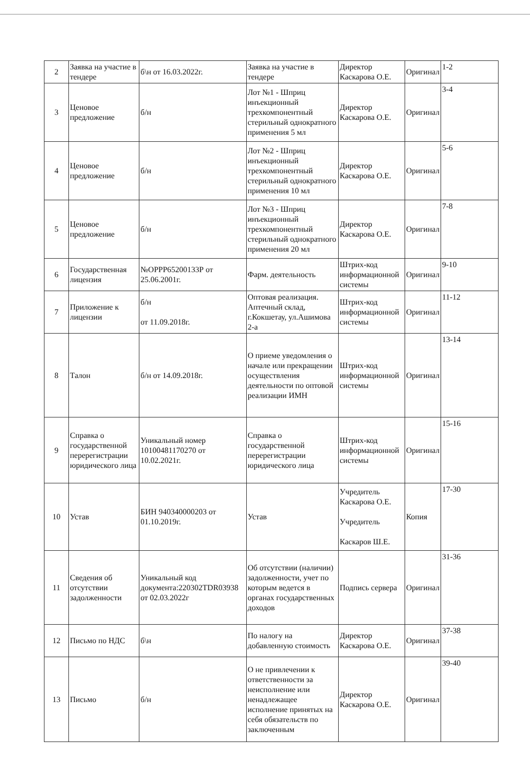| 2 | Заявка на участие в тендере | б\н от 16.03.2022г. | Заявка на участие в тендере | Директор Каскарова О.Е. | Оригинал | 1-2 |
| 3 | Ценовое предложение | б/н | Лот №1 - Шприц инъекционный трехкомпонентный стерильный однократного применения 5 мл | Директор Каскарова О.Е. | Оригинал | 3-4 |
| 4 | Ценовое предложение | б/н | Лот №2 - Шприц инъекционный трехкомпонентный стерильный однократного применения 10 мл | Директор Каскарова О.Е. | Оригинал | 5-6 |
| 5 | Ценовое предложение | б/н | Лот №3 - Шприц инъекционный трехкомпонентный стерильный однократного применения 20 мл | Директор Каскарова О.Е. | Оригинал | 7-8 |
| 6 | Государственная лицензия | №ОРРР65200133Р от 25.06.2001г. | Фарм. деятельность | Штрих-код информационной системы | Оригинал | 9-10 |
| 7 | Приложение к лицензии | б/н от 11.09.2018г. | Оптовая реализация. Аптечный склад, г.Кокшетау, ул.Ашимова 2-а | Штрих-код информационной системы | Оригинал | 11-12 |
| 8 | Талон | б/н от 14.09.2018г. | О приеме уведомления о начале или прекращении осуществления деятельности по оптовой реализации ИМН | Штрих-код информационной системы | Оригинал | 13-14 |
| 9 | Справка о государственной перерегистрации юридического лица | Уникальный номер 10100481170270 от 10.02.2021г. | Справка о государственной перерегистрации юридического лица | Штрих-код информационной системы | Оригинал | 15-16 |
| 10 | Устав | БИН 940340000203 от 01.10.2019г. | Устав | Учредитель Каскарова О.Е. Учредитель Каскаров Ш.Е. | Копия | 17-30 |
| 11 | Сведения об отсутствии задолженности | Уникальный код документа:220302TDR03938 от 02.03.2022г | Об отсутствии (наличии) задолженности, учет по которым ведется в органах государственных доходов | Подпись сервера | Оригинал | 31-36 |
| 12 | Письмо по НДС | б\н | По налогу на добавленную стоимость | Директор Каскарова О.Е. | Оригинал | 37-38 |
| 13 | Письмо | б/н | О не привлечении к ответственности за неисполнение или ненадлежащее исполнение принятых на себя обязательств по заключенным | Директор Каскарова О.Е. | Оригинал | 39-40 |